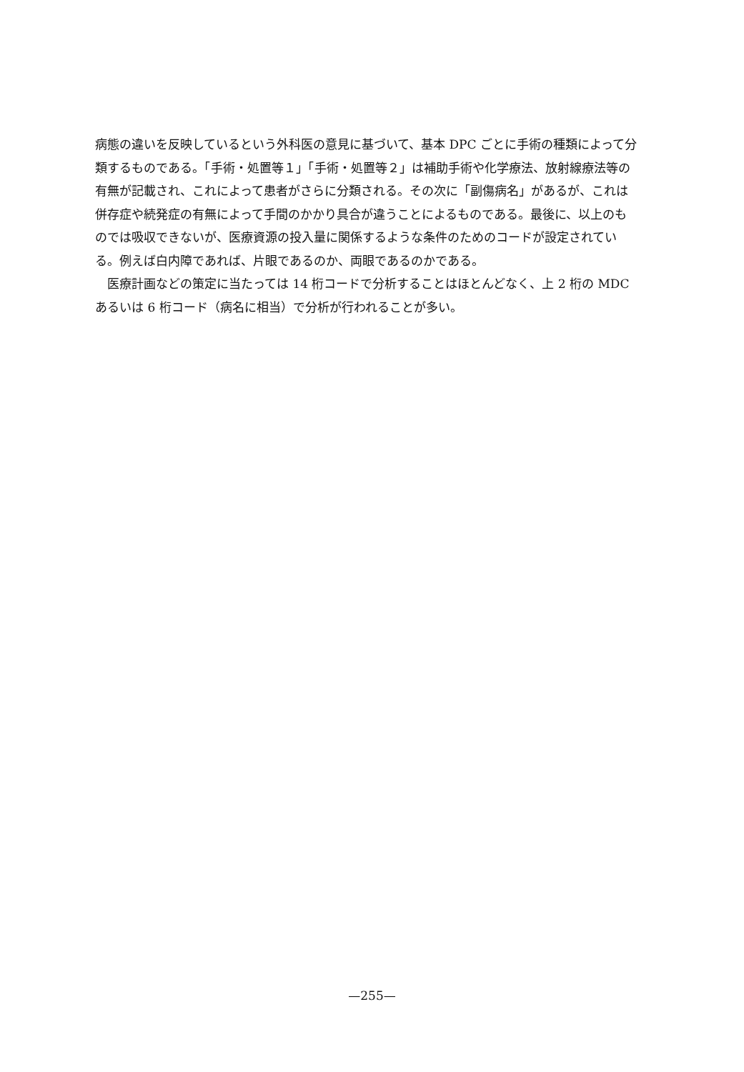病態の違いを反映しているという外科医の意見に基づいて、基本 DPC ごとに手術の種類によって分類するものである。「手術・処置等１」「手術・処置等２」は補助手術や化学療法、放射線療法等の有無が記載され、これによって患者がさらに分類される。その次に「副傷病名」があるが、これは併存症や続発症の有無によって手間のかかり具合が違うことによるものである。最後に、以上のものでは吸収できないが、医療資源の投入量に関係するような条件のためのコードが設定されている。例えば白内障であれば、片眼であるのか、両眼であるのかである。
医療計画などの策定に当たっては 14 桁コードで分析することはほとんどなく、上 2 桁の MDC あるいは 6 桁コード（病名に相当）で分析が行われることが多い。
—255—